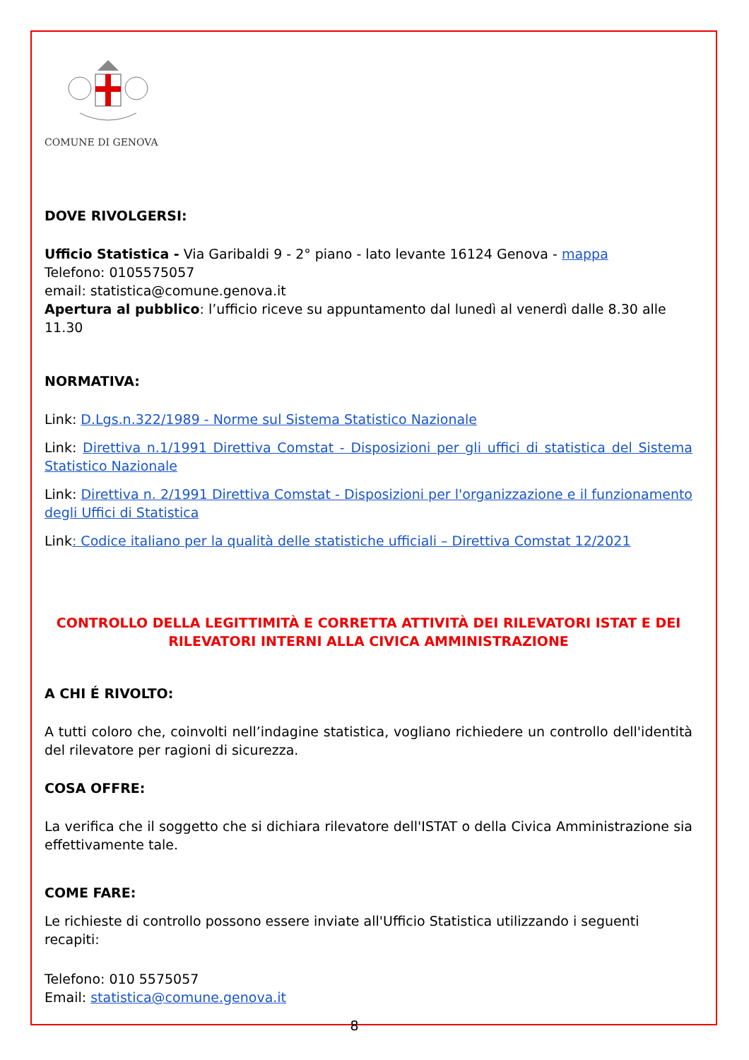COMUNE DI GENOVA
DOVE RIVOLGERSI:
Ufficio Statistica - Via Garibaldi 9 - 2° piano - lato levante 16124 Genova - mappa
Telefono: 0105575057
email: statistica@comune.genova.it
Apertura al pubblico: l’ufficio riceve su appuntamento dal lunedì al venerdì dalle 8.30 alle 11.30
NORMATIVA:
Link: D.Lgs.n.322/1989 - Norme sul Sistema Statistico Nazionale
Link: Direttiva n.1/1991 Direttiva Comstat - Disposizioni per gli uffici di statistica del Sistema Statistico Nazionale
Link: Direttiva n. 2/1991 Direttiva Comstat - Disposizioni per l'organizzazione e il funzionamento degli Uffici di Statistica
Link: Codice italiano per la qualità delle statistiche ufficiali – Direttiva Comstat 12/2021
CONTROLLO DELLA LEGITTIMITÀ E CORRETTA ATTIVITÀ DEI RILEVATORI ISTAT E DEI RILEVATORI INTERNI ALLA CIVICA AMMINISTRAZIONE
A CHI É RIVOLTO:
A tutti coloro che, coinvolti nell’indagine statistica, vogliano richiedere un controllo dell'identità del rilevatore per ragioni di sicurezza.
COSA OFFRE:
La verifica che il soggetto che si dichiara rilevatore dell'ISTAT o della Civica Amministrazione sia effettivamente tale.
COME FARE:
Le richieste di controllo possono essere inviate all'Ufficio Statistica utilizzando i seguenti recapiti:
Telefono: 010 5575057
Email: statistica@comune.genova.it
8